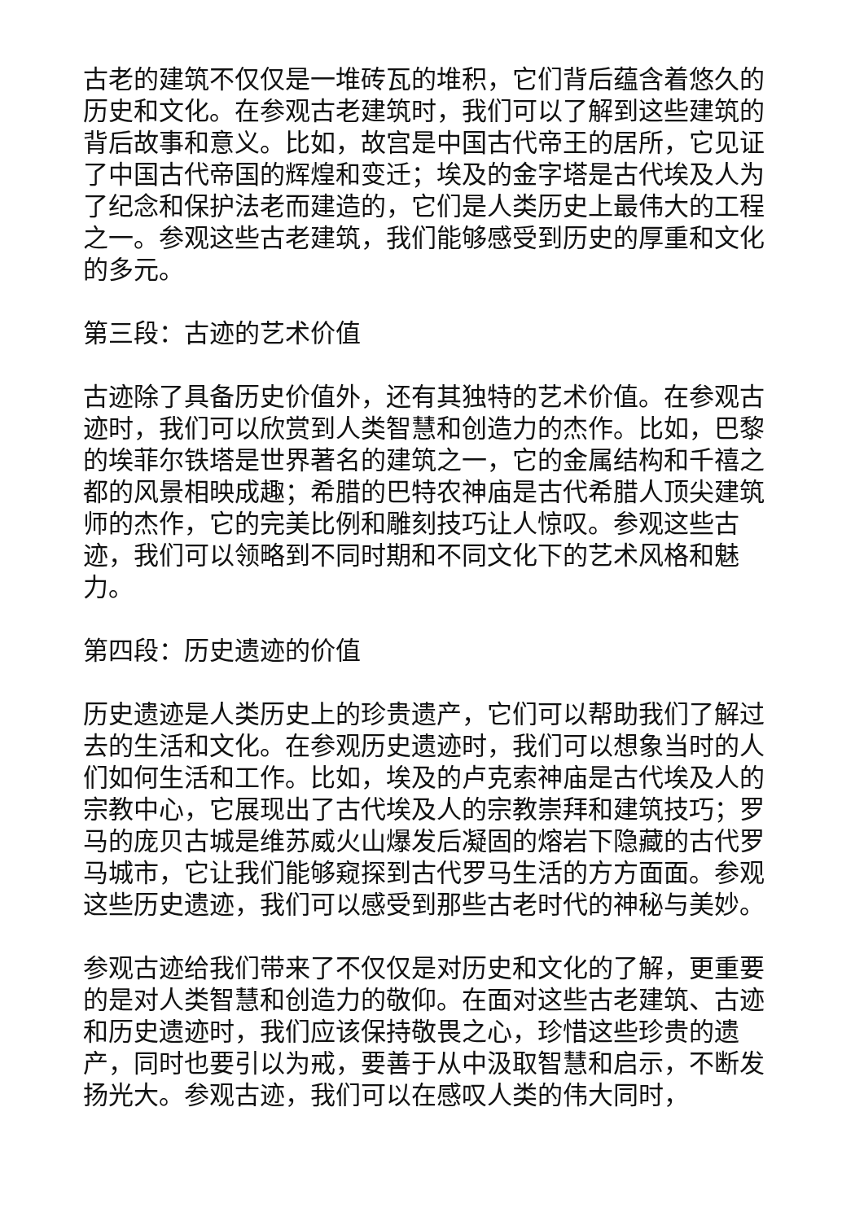古老的建筑不仅仅是一堆砖瓦的堆积，它们背后蕴含着悠久的历史和文化。在参观古老建筑时，我们可以了解到这些建筑的背后故事和意义。比如，故宫是中国古代帝王的居所，它见证了中国古代帝国的辉煌和变迁；埃及的金字塔是古代埃及人为了纪念和保护法老而建造的，它们是人类历史上最伟大的工程之一。参观这些古老建筑，我们能够感受到历史的厚重和文化的多元。
第三段：古迹的艺术价值
古迹除了具备历史价值外，还有其独特的艺术价值。在参观古迹时，我们可以欣赏到人类智慧和创造力的杰作。比如，巴黎的埃菲尔铁塔是世界著名的建筑之一，它的金属结构和千禧之都的风景相映成趣；希腊的巴特农神庙是古代希腊人顶尖建筑师的杰作，它的完美比例和雕刻技巧让人惊叹。参观这些古迹，我们可以领略到不同时期和不同文化下的艺术风格和魅力。
第四段：历史遗迹的价值
历史遗迹是人类历史上的珍贵遗产，它们可以帮助我们了解过去的生活和文化。在参观历史遗迹时，我们可以想象当时的人们如何生活和工作。比如，埃及的卢克索神庙是古代埃及人的宗教中心，它展现出了古代埃及人的宗教崇拜和建筑技巧；罗马的庞贝古城是维苏威火山爆发后凝固的熔岩下隐藏的古代罗马城市，它让我们能够窥探到古代罗马生活的方方面面。参观这些历史遗迹，我们可以感受到那些古老时代的神秘与美妙。
参观古迹给我们带来了不仅仅是对历史和文化的了解，更重要的是对人类智慧和创造力的敬仰。在面对这些古老建筑、古迹和历史遗迹时，我们应该保持敬畏之心，珍惜这些珍贵的遗产，同时也要引以为戒，要善于从中汲取智慧和启示，不断发扬光大。参观古迹，我们可以在感叹人类的伟大同时，